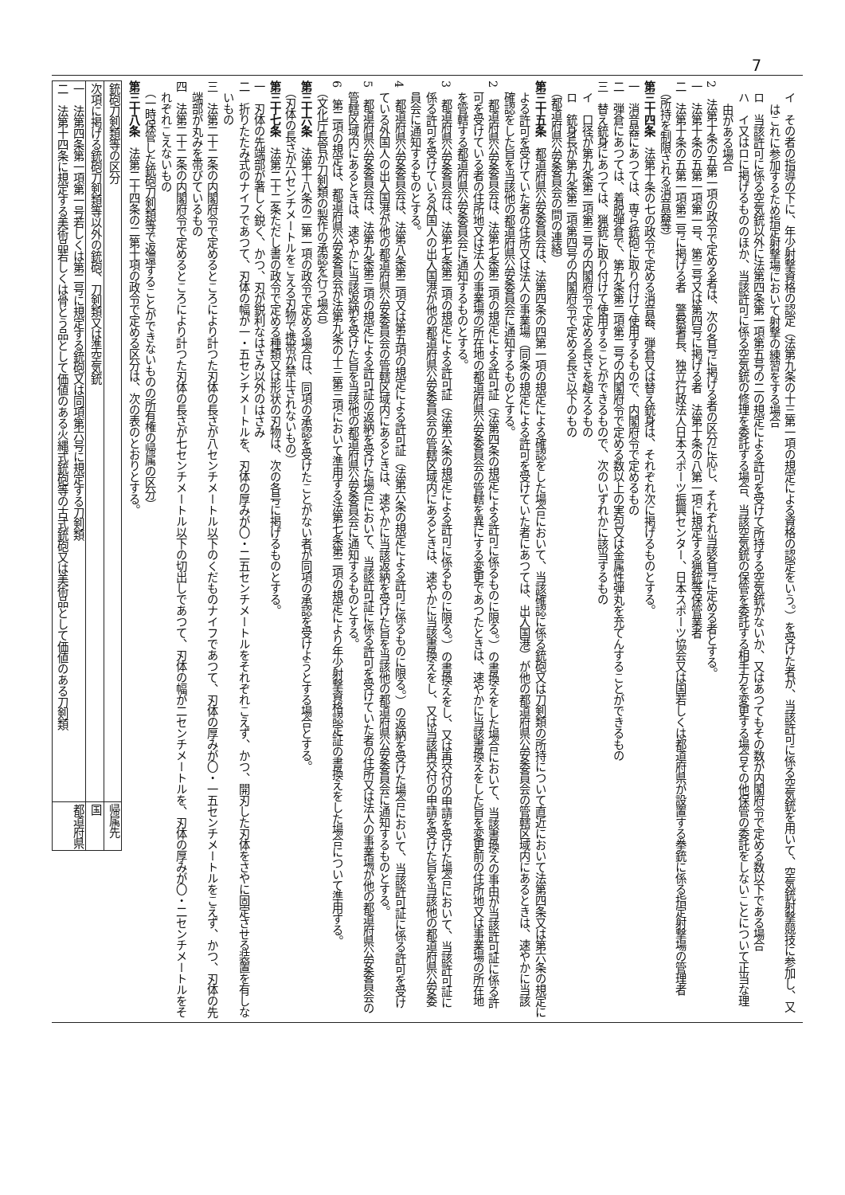7
イ　その者の指導の下に、年少射撃資格の認定（法第九条の十三第一項の規定による資格の認定をいう。）を受けた者が、当該許可に係る空気銃を用いて、空気銃射撃競技に参加し、又はこれに参加するため指定射撃場において射撃の練習をする場合
ロ　当該許可に係る空気銃以外に法第四条第一項第五号の二の規定による許可を受けて所持する空気銃がないか、又はあつてもその数が内閣府令で定める数以下である場合
ハ　イ又はロに掲げるもののほか、当該許可に係る空気銃の修理を委託する場合、当該空気銃の保管を委託する相手方を変更する場合その他保管の委託をしないことについて正当な理由がある場合
2　法第十条の五第一項の政令で定める者は、次の各号に掲げる者の区分に応じ、それぞれ当該各号に定める者とする。
一　法第十条の五第一項第一号、第三号又は第四号に掲げる者　法第十条の八第一項に規定する猟銃等保管業者
二　法第十条の五第一項第二号に掲げる者　警察署長、独立行政法人日本スポーツ振興センター、日本スポーツ協会又は国若しくは都道府県が設置する拳銃に係る指定射撃場の管理者
（所持を制限される消音器等）
第三十四条　法第十条の七の政令で定める消音器、弾倉又は替え銃身は、それぞれ次に掲げるものとする。
一　消音器にあつては、専ら銃砲に取り付けて使用するもので、内閣府令で定めるもの
二　弾倉にあつては、着脱弾倉で、第九条第二項第二号の内閣府令で定める数以上の実包又は金属性弾丸を充てんすることができるもの
三　替え銃身にあつては、猟銃に取り付けて使用することができるもので、次のいずれかに該当するもの
イ　口径が第九条第二項第三号の内閣府令で定める長さを超えるもの
ロ　銃身長が第九条第二項第四号の内閣府令で定める長さ以下のもの
（都道府県公安委員会の間の連絡）
第三十五条　都道府県公安委員会は、法第四条の四第一項の規定による確認をした場合において、当該確認に係る銃砲又は刀剣類の所持について直近において法第四条又は第六条の規定による許可を受けていた者の住所又は法人の事業場（同条の規定による許可を受けていた者にあつては、出入国港）が他の都道府県公安委員会の管轄区域内にあるときは、速やかに当該確認をした旨を当該他の都道府県公安委員会に通知するものとする。
2　都道府県公安委員会は、法第七条第二項の規定による許可証（法第四条の規定による許可に係るものに限る。）の書換えをした場合において、当該書換えの事由が当該許可証に係る許可を受けている者の住所地又は法人の事業場の所在地の都道府県公安委員会の管轄を異にする変更であつたときは、速やかに当該書換えをした旨を変更前の住所地又は事業場の所在地を管轄する都道府県公安委員会に通知するものとする。
3　都道府県公安委員会は、法第七条第二項の規定による許可証（法第六条の規定による許可に係るものに限る。）の書換えをし、又は再交付の申請を受けた場合において、当該許可証に係る許可を受けている外国人の出入国港が他の都道府県公安委員会の管轄区域内にあるときは、速やかに当該書換えをし、又は当該再交付の申請を受けた旨を当該他の都道府県公安委員会に通知するものとする。
4　都道府県公安委員会は、法第八条第二項又は第五項の規定による許可証（法第六条の規定による許可に係るものに限る。）の返納を受けた場合において、当該許可証に係る許可を受けている外国人の出入国港が他の都道府県公安委員会の管轄区域内にあるときは、速やかに当該返納を受けた旨を当該他の都道府県公安委員会に通知するものとする。
5　都道府県公安委員会は、法第九条第三項の規定による許可証の返納を受けた場合において、当該許可証に係る許可を受けていた者の住所又は法人の事業場が他の都道府県公安委員会の管轄区域内にあるときは、速やかに当該返納を受けた旨を当該他の都道府県公安委員会に通知するものとする。
6　第二項の規定は、都道府県公安委員会が法第九条の十三第三項において準用する法第七条第二項の規定により年少射撃資格認定証の書換えをした場合について準用する。
（文化庁長官が刀剣類の製作の承認を行う場合）
第三十六条　法第十八条の二第一項の政令で定める場合は、同項の承認を受けたことがない者が同項の承認を受けようとする場合とする。
（刃体の長さが六センチメートルをこえる刃物で携帯が禁止されないもの）
第三十七条　法第二十二条ただし書の政令で定める種類又は形状の刃物は、次の各号に掲げるものとする。
一　刃体の先端部が著しく鋭く、かつ、刃が鋭利なはさみ以外のはさみ
二　折りたたみ式のナイフであつて、刃体の幅が一・五センチメートルを、刃体の厚みが〇・二五センチメートルをそれぞれこえず、かつ、開刃した刃体をさやに固定させる装置を有しないもの
三　法第二十二条の内閣府令で定めるところにより計つた刃体の長さが八センチメートル以下のくだものナイフであつて、刃体の厚みが〇・一五センチメートルをこえず、かつ、刃体の先端部が丸みを帯びているもの
四　法第二十二条の内閣府令で定めるところにより計つた刃体の長さが七センチメートル以下の切出しであつて、刃体の幅が二センチメートルを、刃体の厚みが〇・二センチメートルをそれぞれこえないもの
（一時保管した銃砲刀剣類等で返還することができないものの所有権の帰属の区分）
第三十八条　法第二十四条の二第十項の政令で定める区分は、次の表のとおりとする。
| 銃砲刀剣類等の区分 | 帰属先 |
| --- | --- |
| 次項に掲げる銃砲刀剣類等以外の銃砲、刀剣類又は準空気銃 | 国 |
| 一 法第四条第一項第一号若しくは第二号に規定する銃砲又は同項第六号に規定する刀剣類 二 法第十四条に規定する美術品若しくは骨とう品として価値のある火縄式銃砲等の古式銃砲又は美術品として価値のある刀剣類 | 都道府県 |